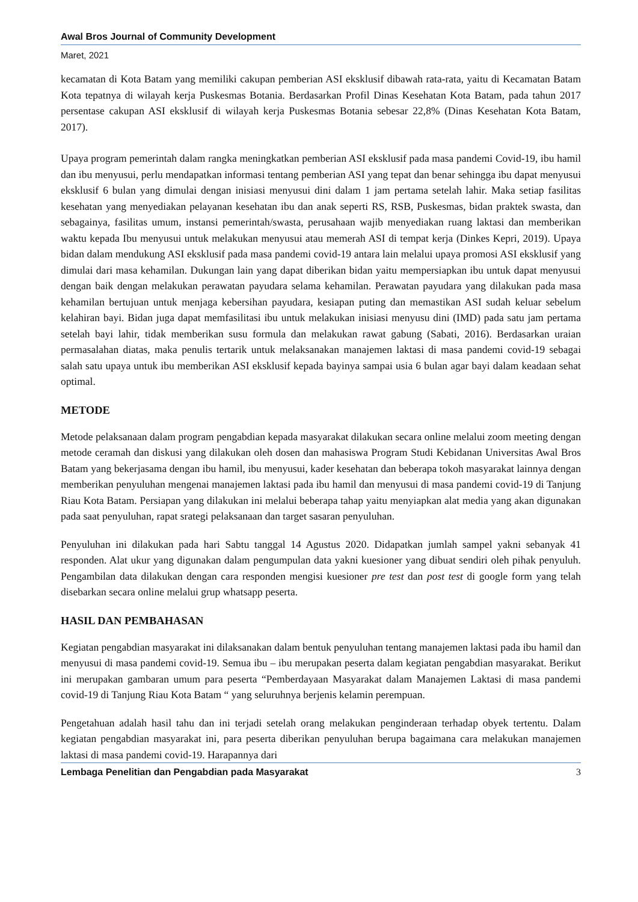Awal Bros Journal of Community Development
Maret, 2021
kecamatan di Kota Batam yang memiliki cakupan pemberian ASI eksklusif dibawah rata-rata, yaitu di Kecamatan Batam Kota tepatnya di wilayah kerja Puskesmas Botania. Berdasarkan Profil Dinas Kesehatan Kota Batam, pada tahun 2017 persentase cakupan ASI eksklusif di wilayah kerja Puskesmas Botania sebesar 22,8% (Dinas Kesehatan Kota Batam, 2017).
Upaya program pemerintah dalam rangka meningkatkan pemberian ASI eksklusif pada masa pandemi Covid-19, ibu hamil dan ibu menyusui, perlu mendapatkan informasi tentang pemberian ASI yang tepat dan benar sehingga ibu dapat menyusui eksklusif 6 bulan yang dimulai dengan inisiasi menyusui dini dalam 1 jam pertama setelah lahir. Maka setiap fasilitas kesehatan yang menyediakan pelayanan kesehatan ibu dan anak seperti RS, RSB, Puskesmas, bidan praktek swasta, dan sebagainya, fasilitas umum, instansi pemerintah/swasta, perusahaan wajib menyediakan ruang laktasi dan memberikan waktu kepada Ibu menyusui untuk melakukan menyusui atau memerah ASI di tempat kerja (Dinkes Kepri, 2019). Upaya bidan dalam mendukung ASI eksklusif pada masa pandemi covid-19 antara lain melalui upaya promosi ASI eksklusif yang dimulai dari masa kehamilan. Dukungan lain yang dapat diberikan bidan yaitu mempersiapkan ibu untuk dapat menyusui dengan baik dengan melakukan perawatan payudara selama kehamilan. Perawatan payudara yang dilakukan pada masa kehamilan bertujuan untuk menjaga kebersihan payudara, kesiapan puting dan memastikan ASI sudah keluar sebelum kelahiran bayi. Bidan juga dapat memfasilitasi ibu untuk melakukan inisiasi menyusu dini (IMD) pada satu jam pertama setelah bayi lahir, tidak memberikan susu formula dan melakukan rawat gabung (Sabati, 2016). Berdasarkan uraian permasalahan diatas, maka penulis tertarik untuk melaksanakan manajemen laktasi di masa pandemi covid-19 sebagai salah satu upaya untuk ibu memberikan ASI eksklusif kepada bayinya sampai usia 6 bulan agar bayi dalam keadaan sehat optimal.
METODE
Metode pelaksanaan dalam program pengabdian kepada masyarakat dilakukan secara online melalui zoom meeting dengan metode ceramah dan diskusi yang dilakukan oleh dosen dan mahasiswa Program Studi Kebidanan Universitas Awal Bros Batam yang bekerjasama dengan ibu hamil, ibu menyusui, kader kesehatan dan beberapa tokoh masyarakat lainnya dengan memberikan penyuluhan mengenai manajemen laktasi pada ibu hamil dan menyusui di masa pandemi covid-19 di Tanjung Riau Kota Batam. Persiapan yang dilakukan ini melalui beberapa tahap yaitu menyiapkan alat media yang akan digunakan pada saat penyuluhan, rapat srategi pelaksanaan dan target sasaran penyuluhan.
Penyuluhan ini dilakukan pada hari Sabtu tanggal 14 Agustus 2020. Didapatkan jumlah sampel yakni sebanyak 41 responden. Alat ukur yang digunakan dalam pengumpulan data yakni kuesioner yang dibuat sendiri oleh pihak penyuluh. Pengambilan data dilakukan dengan cara responden mengisi kuesioner pre test dan post test di google form yang telah disebarkan secara online melalui grup whatsapp peserta.
HASIL DAN PEMBAHASAN
Kegiatan pengabdian masyarakat ini dilaksanakan dalam bentuk penyuluhan tentang manajemen laktasi pada ibu hamil dan menyusui di masa pandemi covid-19. Semua ibu – ibu merupakan peserta dalam kegiatan pengabdian masyarakat. Berikut ini merupakan gambaran umum para peserta “Pemberdayaan Masyarakat dalam Manajemen Laktasi di masa pandemi covid-19 di Tanjung Riau Kota Batam “ yang seluruhnya berjenis kelamin perempuan.
Pengetahuan adalah hasil tahu dan ini terjadi setelah orang melakukan penginderaan terhadap obyek tertentu. Dalam kegiatan pengabdian masyarakat ini, para peserta diberikan penyuluhan berupa bagaimana cara melakukan manajemen laktasi di masa pandemi covid-19. Harapannya dari
Lembaga Penelitian dan Pengabdian pada Masyarakat 3